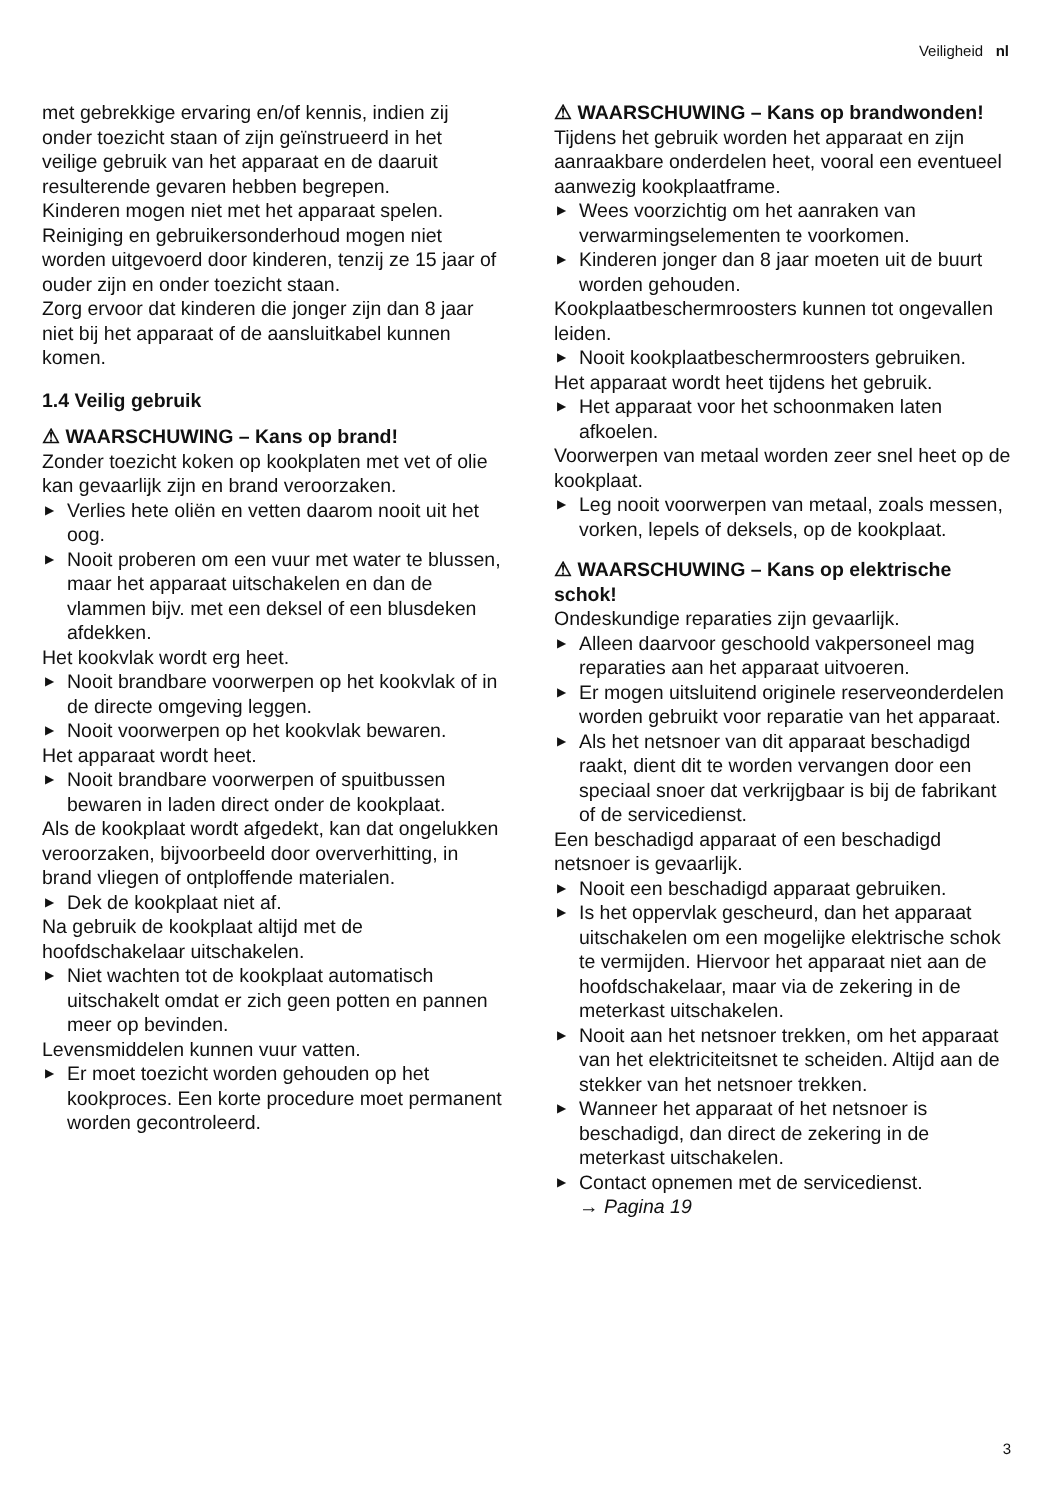Veiligheid nl
met gebrekkige ervaring en/of kennis, indien zij onder toezicht staan of zijn geïnstrueerd in het veilige gebruik van het apparaat en de daaruit resulterende gevaren hebben begrepen.
Kinderen mogen niet met het apparaat spelen.
Reiniging en gebruikersonderhoud mogen niet worden uitgevoerd door kinderen, tenzij ze 15 jaar of ouder zijn en onder toezicht staan.
Zorg ervoor dat kinderen die jonger zijn dan 8 jaar niet bij het apparaat of de aansluitkabel kunnen komen.
1.4 Veilig gebruik
⚠ WAARSCHUWING – Kans op brand!
Zonder toezicht koken op kookplaten met vet of olie kan gevaarlijk zijn en brand veroorzaken.
▶ Verlies hete oliën en vetten daarom nooit uit het oog.
▶ Nooit proberen om een vuur met water te blussen, maar het apparaat uitschakelen en dan de vlammen bijv. met een deksel of een blusdeken afdekken.
Het kookvlak wordt erg heet.
▶ Nooit brandbare voorwerpen op het kookvlak of in de directe omgeving leggen.
▶ Nooit voorwerpen op het kookvlak bewaren.
Het apparaat wordt heet.
▶ Nooit brandbare voorwerpen of spuitbussen bewaren in laden direct onder de kookplaat.
Als de kookplaat wordt afgedekt, kan dat ongelukken veroorzaken, bijvoorbeeld door oververhitting, in brand vliegen of ontploffende materialen.
▶ Dek de kookplaat niet af.
Na gebruik de kookplaat altijd met de hoofdschakelaar uitschakelen.
▶ Niet wachten tot de kookplaat automatisch uitschakelt omdat er zich geen potten en pannen meer op bevinden.
Levensmiddelen kunnen vuur vatten.
▶ Er moet toezicht worden gehouden op het kookproces. Een korte procedure moet permanent worden gecontroleerd.
⚠ WAARSCHUWING – Kans op brandwonden!
Tijdens het gebruik worden het apparaat en zijn aanraakbare onderdelen heet, vooral een eventueel aanwezig kookplaatframe.
▶ Wees voorzichtig om het aanraken van verwarmingselementen te voorkomen.
▶ Kinderen jonger dan 8 jaar moeten uit de buurt worden gehouden.
Kookplaatbeschermroosters kunnen tot ongevallen leiden.
▶ Nooit kookplaatbeschermroosters gebruiken.
Het apparaat wordt heet tijdens het gebruik.
▶ Het apparaat voor het schoonmaken laten afkoelen.
Voorwerpen van metaal worden zeer snel heet op de kookplaat.
▶ Leg nooit voorwerpen van metaal, zoals messen, vorken, lepels of deksels, op de kookplaat.
⚠ WAARSCHUWING – Kans op elektrische schok!
Ondeskundige reparaties zijn gevaarlijk.
▶ Alleen daarvoor geschoold vakpersoneel mag reparaties aan het apparaat uitvoeren.
▶ Er mogen uitsluitend originele reserveonderdelen worden gebruikt voor reparatie van het apparaat.
▶ Als het netsnoer van dit apparaat beschadigd raakt, dient dit te worden vervangen door een speciaal snoer dat verkrijgbaar is bij de fabrikant of de servicedienst.
Een beschadigd apparaat of een beschadigd netsnoer is gevaarlijk.
▶ Nooit een beschadigd apparaat gebruiken.
▶ Is het oppervlak gescheurd, dan het apparaat uitschakelen om een mogelijke elektrische schok te vermijden. Hiervoor het apparaat niet aan de hoofdschakelaar, maar via de zekering in de meterkast uitschakelen.
▶ Nooit aan het netsnoer trekken, om het apparaat van het elektriciteitsnet te scheiden. Altijd aan de stekker van het netsnoer trekken.
▶ Wanneer het apparaat of het netsnoer is beschadigd, dan direct de zekering in de meterkast uitschakelen.
▶ Contact opnemen met de servicedienst.
→ Pagina 19
3